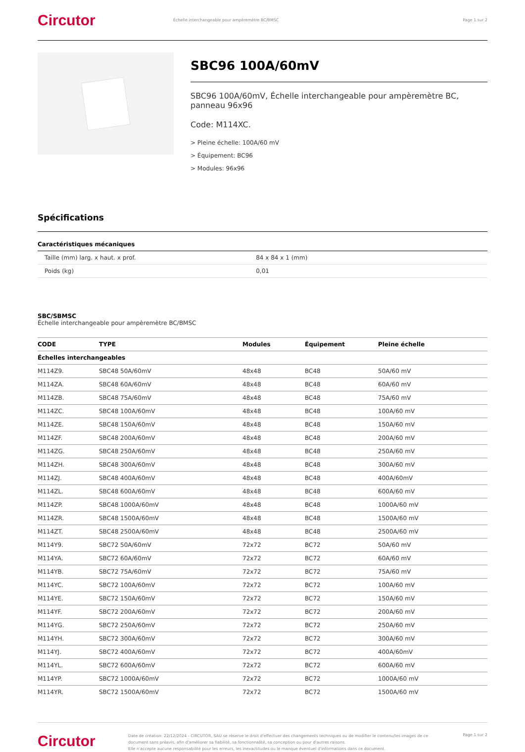Circutor
Échelle interchangeable pour ampèremètre BC/BMSC
Page 1 sur 2
SBC96 100A/60mV
SBC96 100A/60mV, Échelle interchangeable pour ampèremètre BC, panneau 96x96
Code: M114XC.
> Pleine échelle: 100A/60 mV
> Équipement: BC96
> Modules: 96x96
Spécifications
Caractéristiques mécaniques
| Taille (mm) larg. x haut. x prof. | 84 x 84 x 1 (mm) |
| Poids (kg) | 0,01 |
SBC/SBMSC
Échelle interchangeable pour ampèremètre BC/BMSC
| CODE | TYPE | Modules | Équipement | Pleine échelle |
| --- | --- | --- | --- | --- |
| Échelles interchangeables | | | | |
| M114Z9. | SBC48 50A/60mV | 48x48 | BC48 | 50A/60 mV |
| M114ZA. | SBC48 60A/60mV | 48x48 | BC48 | 60A/60 mV |
| M114ZB. | SBC48 75A/60mV | 48x48 | BC48 | 75A/60 mV |
| M114ZC. | SBC48 100A/60mV | 48x48 | BC48 | 100A/60 mV |
| M114ZE. | SBC48 150A/60mV | 48x48 | BC48 | 150A/60 mV |
| M114ZF. | SBC48 200A/60mV | 48x48 | BC48 | 200A/60 mV |
| M114ZG. | SBC48 250A/60mV | 48x48 | BC48 | 250A/60 mV |
| M114ZH. | SBC48 300A/60mV | 48x48 | BC48 | 300A/60 mV |
| M114ZJ. | SBC48 400A/60mV | 48x48 | BC48 | 400A/60mV |
| M114ZL. | SBC48 600A/60mV | 48x48 | BC48 | 600A/60 mV |
| M114ZP. | SBC48 1000A/60mV | 48x48 | BC48 | 1000A/60 mV |
| M114ZR. | SBC48 1500A/60mV | 48x48 | BC48 | 1500A/60 mV |
| M114ZT. | SBC48 2500A/60mV | 48x48 | BC48 | 2500A/60 mV |
| M114Y9. | SBC72 50A/60mV | 72x72 | BC72 | 50A/60 mV |
| M114YA. | SBC72 60A/60mV | 72x72 | BC72 | 60A/60 mV |
| M114YB. | SBC72 75A/60mV | 72x72 | BC72 | 75A/60 mV |
| M114YC. | SBC72 100A/60mV | 72x72 | BC72 | 100A/60 mV |
| M114YE. | SBC72 150A/60mV | 72x72 | BC72 | 150A/60 mV |
| M114YF. | SBC72 200A/60mV | 72x72 | BC72 | 200A/60 mV |
| M114YG. | SBC72 250A/60mV | 72x72 | BC72 | 250A/60 mV |
| M114YH. | SBC72 300A/60mV | 72x72 | BC72 | 300A/60 mV |
| M114YJ. | SBC72 400A/60mV | 72x72 | BC72 | 400A/60mV |
| M114YL. | SBC72 600A/60mV | 72x72 | BC72 | 600A/60 mV |
| M114YP. | SBC72 1000A/60mV | 72x72 | BC72 | 1000A/60 mV |
| M114YR. | SBC72 1500A/60mV | 72x72 | BC72 | 1500A/60 mV |
Circutor
Date de création: 22/12/2024 - CIRCUTOR, SAU se réserve le droit d'effectuer des changements techniques ou de modifier le contenu/les images de ce document sans préavis, afin d'améliorer sa fiabilité, sa fonctionnalité, sa conception ou pour d'autres raisons.
Elle n'accepte aucune responsabilité pour les erreurs, les inexactitudes ou le manque éventuel d'informations dans ce document.
Page 1 sur 2